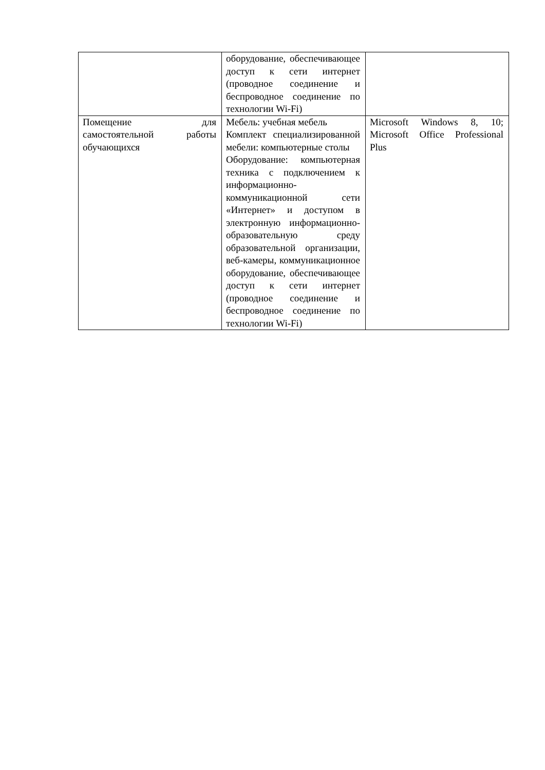| | оборудование, обеспечивающее доступ к сети интернет (проводное соединение и беспроводное соединение по технологии Wi-Fi) | |
| Помещение для самостоятельной работы обучающихся | Мебель: учебная мебель Комплект специализированной мебели: компьютерные столы Оборудование: компьютерная техника с подключением к информационно-коммуникационной сети «Интернет» и доступом в электронную информационно-образовательную среду образовательной организации, веб-камеры, коммуникационное оборудование, обеспечивающее доступ к сети интернет (проводное соединение и беспроводное соединение по технологии Wi-Fi) | Microsoft Windows 8, 10; Microsoft Office Professional Plus |